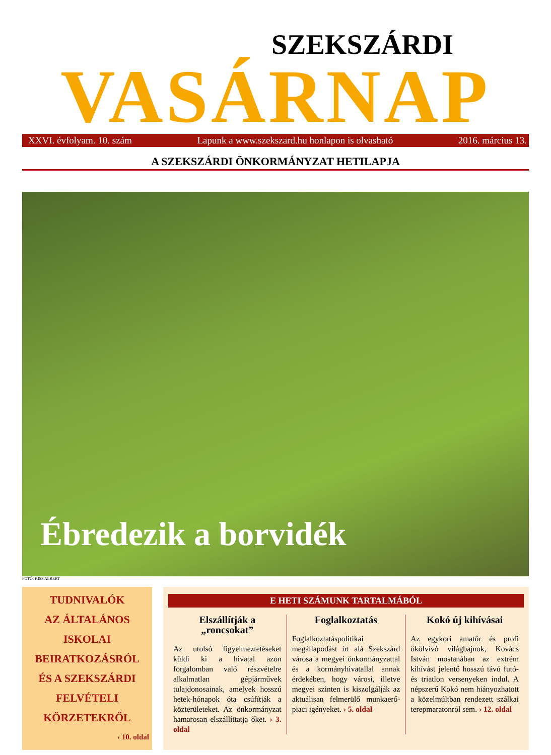SZEKSZÁRDI
VASÁRNAP
XXVI. évfolyam. 10. szám Lapunk a www.szekszard.hu honlapon is olvasható 2016. március 13.
A SZEKSZÁRDI ÖNKORMÁNYZAT HETILAPJA
Ébredezik a borvidék
FOTÓ: KISS ALBERT
TUDNIVALÓK
AZ ÁLTALÁNOS ISKOLAI
BEIRATKOZÁSRÓL
ÉS A SZEKSZÁRDI
FELVÉTELI
KÖRZETEKRŐL
› 10. oldal
E HETI SZÁMUNK TARTALMÁBÓL
Elszállítják a „roncsokat”
Az utolsó figyelmeztetéseket küldi ki a hivatal azon forgalomban való részvételre alkalmatlan gépjárművek tulajdonosainak, amelyek hosszú hetek-hónapok óta csúfítják a közterületeket. Az önkormányzat hamarosan elszállíttatja őket. › 3. oldal
Foglalkoztatás
Foglalkoztatáspolitikai megállapodást írt alá Szekszárd városa a megyei önkormányzattal és a kormányhivatallal annak érdekében, hogy városi, illetve megyei szinten is kiszolgálják az aktuálisan felmerülő munkaerő-piaci igényeket. › 5. oldal
Kokó új kihívásai
Az egykori amatőr és profi ökölvívó világbajnok, Kovács István mostanában az extrém kihívást jelentő hosszú távú futó- és triatlon versenyeken indul. A népszerű Kokó nem hiányozhatott a közelmúltban rendezett szálkai terepmaratonról sem. › 12. oldal